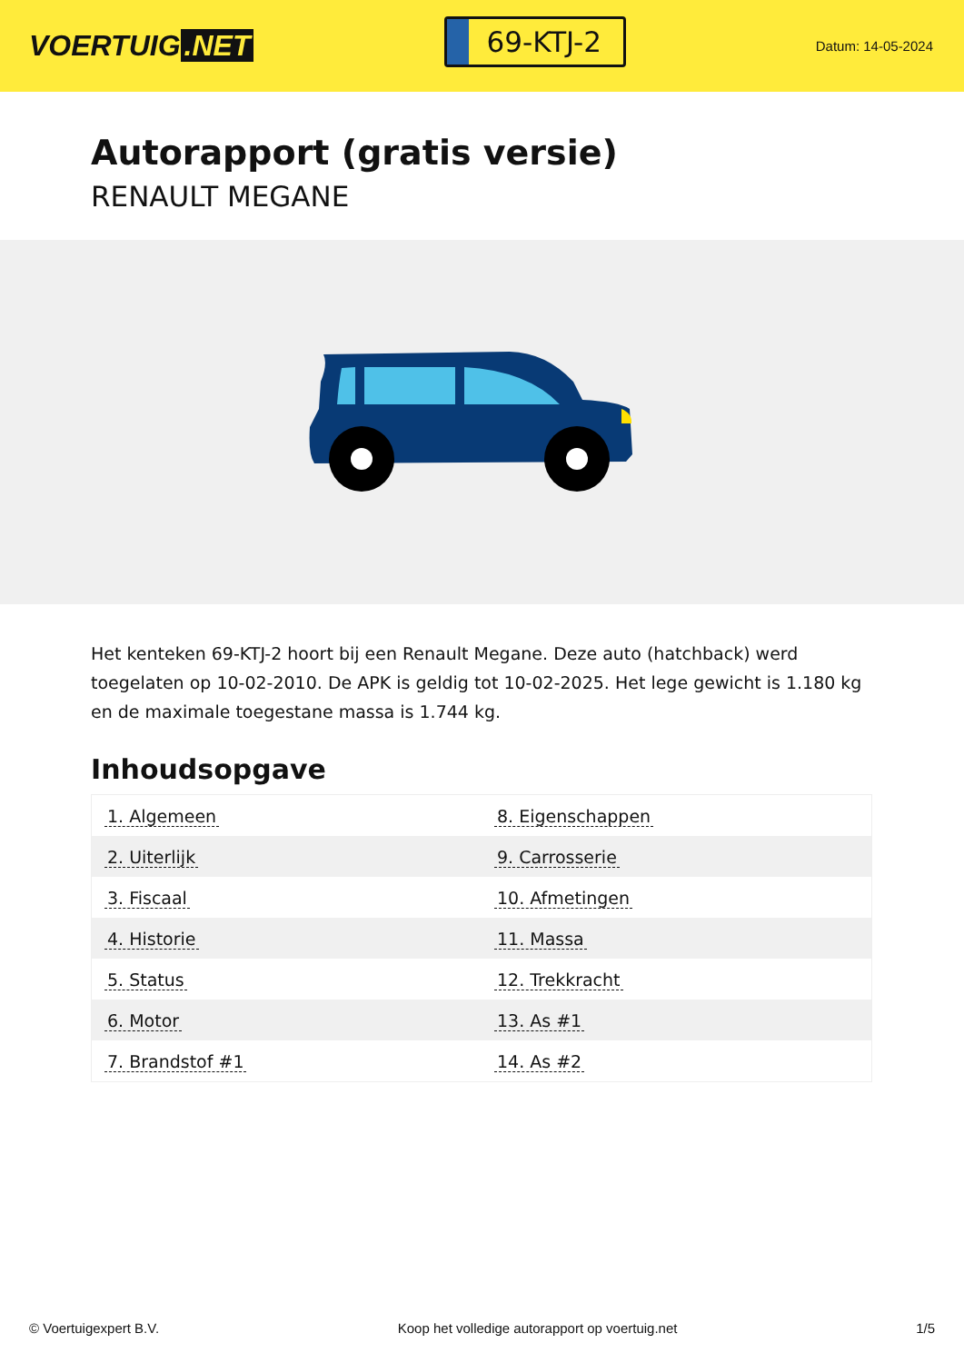VOERTUIG.NET
69-KTJ-2
Datum: 14-05-2024
Autorapport (gratis versie)
RENAULT MEGANE
Het kenteken 69-KTJ-2 hoort bij een Renault Megane. Deze auto (hatchback) werd toegelaten op 10-02-2010. De APK is geldig tot 10-02-2025. Het lege gewicht is 1.180 kg en de maximale toegestane massa is 1.744 kg.
Inhoudsopgave
| 1. Algemeen | 8. Eigenschappen |
| 2. Uiterlijk | 9. Carrosserie |
| 3. Fiscaal | 10. Afmetingen |
| 4. Historie | 11. Massa |
| 5. Status | 12. Trekkracht |
| 6. Motor | 13. As #1 |
| 7. Brandstof #1 | 14. As #2 |
© Voertuigexpert B.V. Koop het volledige autorapport op voertuig.net
1/5